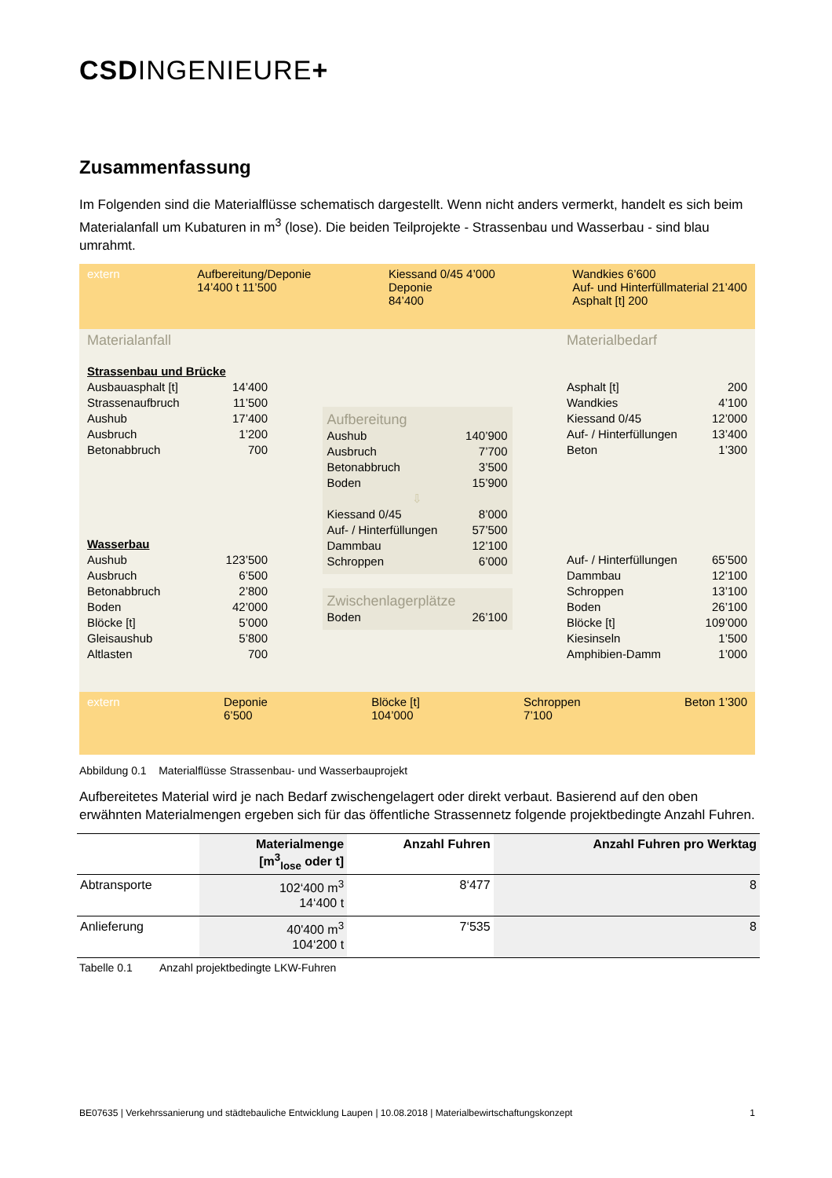CSDINGENIEURE+
Zusammenfassung
Im Folgenden sind die Materialflüsse schematisch dargestellt. Wenn nicht anders vermerkt, handelt es sich beim Materialanfall um Kubaturen in m<sup>3</sup> (lose). Die beiden Teilprojekte - Strassenbau und Wasserbau - sind blau umrahmt.
extern Aufbereitung/Deponie
14’400 t 11’500 Kiessand 0/45 4’000
Deponie
84’400 Wandkies 6’600
Auf- und Hinterfüllmaterial 21’400
Asphalt [t] 200
Materialanfall
Strassenbau und Brücke
Ausbauasphalt [t] 14’400
Strassenaufbruch 11’500
Aushub 17’400
Ausbruch 1’200
Betonabbruch 700
Wasserbau
Aushub 123’500
Ausbruch 6’500
Betonabbruch 2’800
Boden 42’000
Blöcke [t] 5’000
Gleisaushub 5’800
Altlasten 700
Aufbereitung
Aushub 140’900
Ausbruch 7’700
Betonabbruch 3’500
Boden 15’900
⇩
Kiessand 0/45 8’000
Auf- / Hinterfüllungen 57’500
Dammbau 12’100
Schroppen 6’000
Zwischenlagerplätze
Boden 26’100
Materialbedarf
Asphalt [t] 200
Wandkies 4’100
Kiessand 0/45 12’000
Auf- / Hinterfüllungen 13’400
Beton 1’300
Auf- / Hinterfüllungen 65’500
Dammbau 12’100
Schroppen 13’100
Boden 26’100
Blöcke [t] 109’000
Kiesinseln 1’500
Amphibien-Damm 1’000
extern Deponie
6’500 Blöcke [t]
104’000 Schroppen
7’100 Beton 1’300
Abbildung 0.1 Materialflüsse Strassenbau- und Wasserbauprojekt
Aufbereitetes Material wird je nach Bedarf zwischengelagert oder direkt verbaut. Basierend auf den oben erwähnten Materialmengen ergeben sich für das öffentliche Strassennetz folgende projektbedingte Anzahl Fuhren.
| | Materialmenge [m<sup>3</sup><sub>lose</sub> oder t] | Anzahl Fuhren | Anzahl Fuhren pro Werktag |
| --- | --- | --- | --- |
| Abtransporte | 102‘400 m<sup>3</sup> 14‘400 t | 8‘477 | 8 |
| Anlieferung | 40'400 m<sup>3</sup> 104‘200 t | 7‘535 | 8 |
Tabelle 0.1 Anzahl projektbedingte LKW-Fuhren
BE07635 | Verkehrssanierung und städtebauliche Entwicklung Laupen | 10.08.2018 | Materialbewirtschaftungskonzept 1